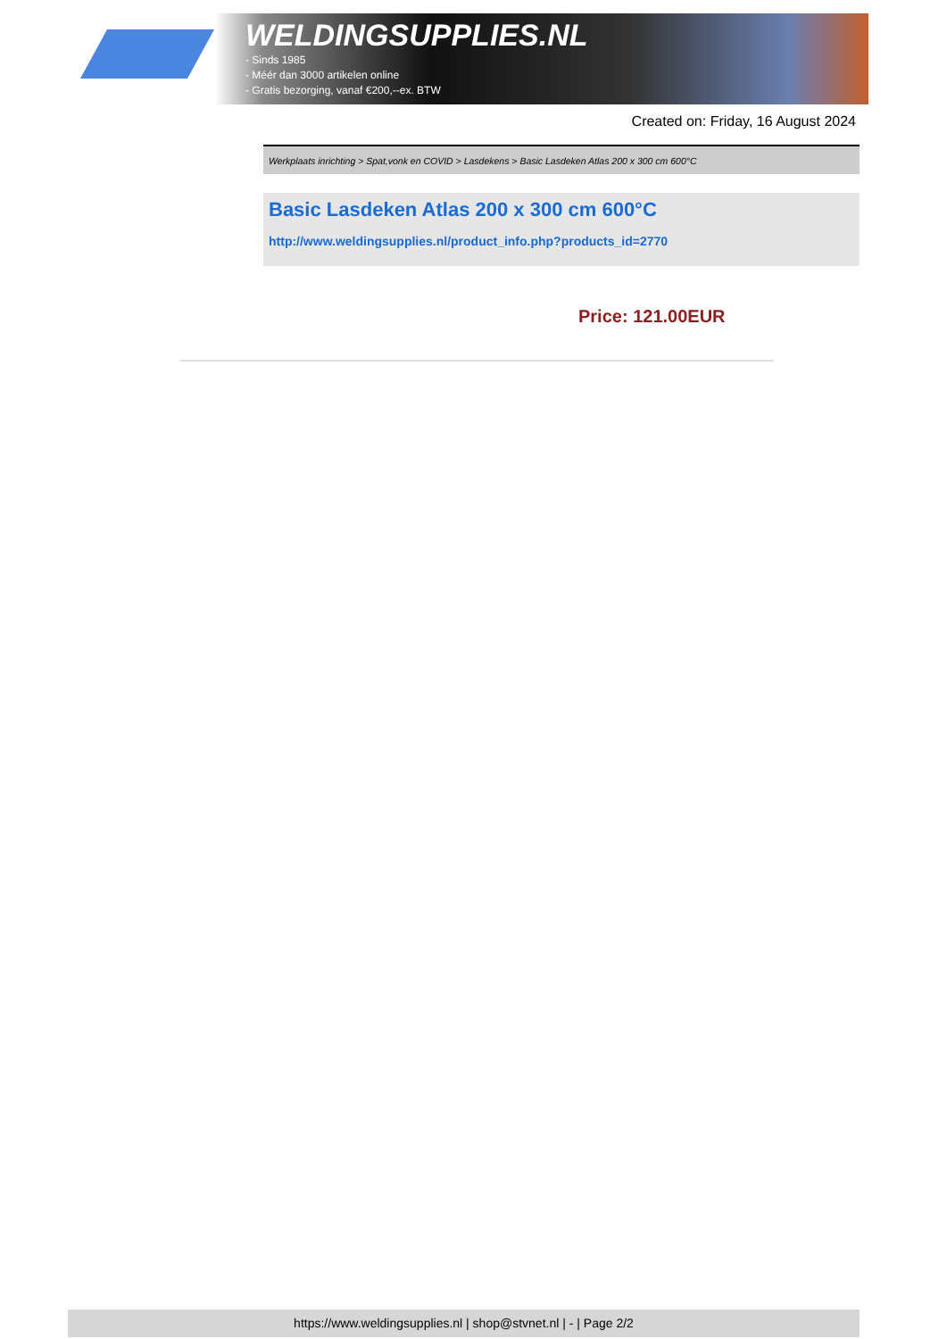WELDINGSUPPLIES.NL
- Sinds 1985
- Méér dan 3000 artikelen online
- Gratis bezorging, vanaf €200,--ex. BTW
Created on: Friday, 16 August 2024
Werkplaats inrichting > Spat,vonk en COVID > Lasdekens > Basic Lasdeken Atlas 200 x 300 cm 600°C
Basic Lasdeken Atlas 200 x 300 cm 600°C
http://www.weldingsupplies.nl/product_info.php?products_id=2770
Price: 121.00EUR
https://www.weldingsupplies.nl | shop@stvnet.nl | - | Page 2/2